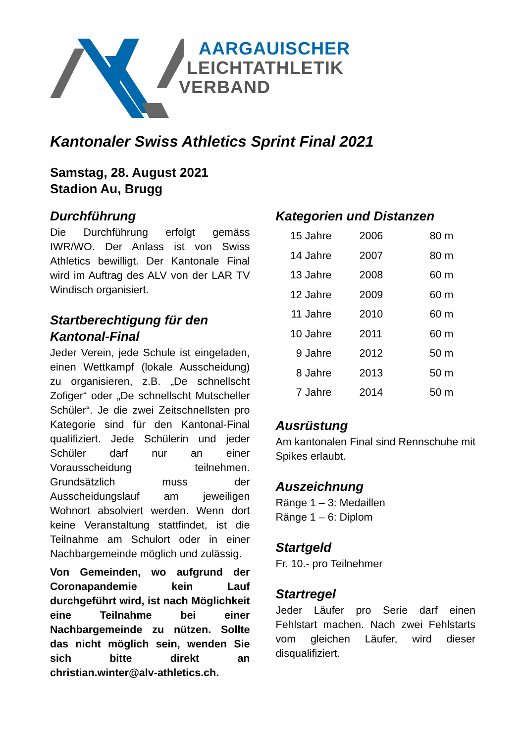AARGAUISCHER
LEICHTATHLETIK
VERBAND
Kantonaler Swiss Athletics Sprint Final 2021
Samstag, 28. August 2021
Stadion Au, Brugg
Durchführung
Die Durchführung erfolgt gemäss IWR/WO. Der Anlass ist von Swiss Athletics bewilligt. Der Kantonale Final wird im Auftrag des ALV von der LAR TV Windisch organisiert.
Startberechtigung für den Kantonal-Final
Jeder Verein, jede Schule ist eingeladen, einen Wettkampf (lokale Ausscheidung) zu organisieren, z.B. „De schnellscht Zofiger“ oder „De schnellscht Mutscheller Schüler“. Je die zwei Zeitschnellsten pro Kategorie sind für den Kantonal-Final qualifiziert. Jede Schülerin und jeder Schüler darf nur an einer Vorausscheidung teilnehmen. Grundsätzlich muss der Ausscheidungslauf am jeweiligen Wohnort absolviert werden. Wenn dort keine Veranstaltung stattfindet, ist die Teilnahme am Schulort oder in einer Nachbargemeinde möglich und zulässig.
Von Gemeinden, wo aufgrund der Coronapandemie kein Lauf durchgeführt wird, ist nach Möglichkeit eine Teilnahme bei einer Nachbargemeinde zu nützen. Sollte das nicht möglich sein, wenden Sie sich bitte direkt an christian.winter@alv-athletics.ch.
Kategorien und Distanzen
| 15 Jahre | 2006 | 80 m |
| 14 Jahre | 2007 | 80 m |
| 13 Jahre | 2008 | 60 m |
| 12 Jahre | 2009 | 60 m |
| 11 Jahre | 2010 | 60 m |
| 10 Jahre | 2011 | 60 m |
| 9 Jahre | 2012 | 50 m |
| 8 Jahre | 2013 | 50 m |
| 7 Jahre | 2014 | 50 m |
Ausrüstung
Am kantonalen Final sind Rennschuhe mit Spikes erlaubt.
Auszeichnung
Ränge 1 – 3: Medaillen
Ränge 1 – 6: Diplom
Startgeld
Fr. 10.- pro Teilnehmer
Startregel
Jeder Läufer pro Serie darf einen Fehlstart machen. Nach zwei Fehlstarts vom gleichen Läufer, wird dieser disqualifiziert.